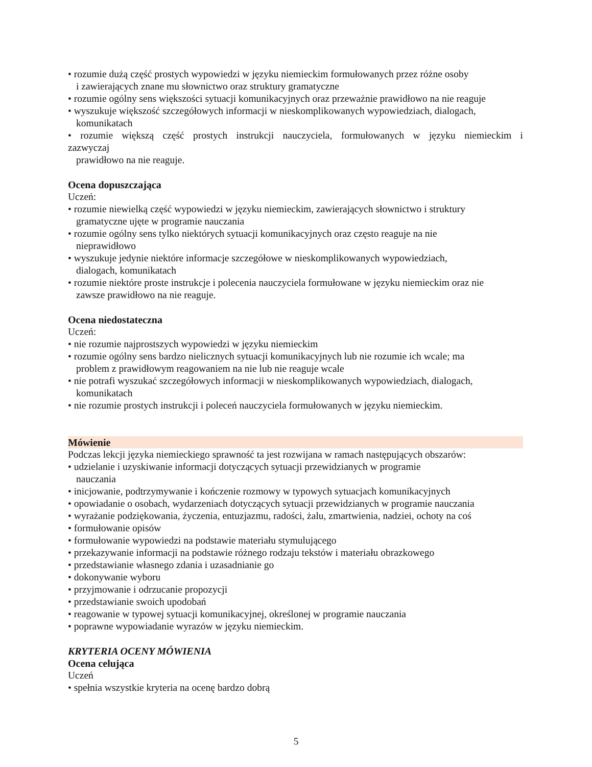• rozumie dużą część prostych wypowiedzi w języku niemieckim formułowanych przez różne osoby
i zawierających znane mu słownictwo oraz struktury gramatyczne
• rozumie ogólny sens większości sytuacji komunikacyjnych oraz przeważnie prawidłowo na nie reaguje
• wyszukuje większość szczegółowych informacji w nieskomplikowanych wypowiedziach, dialogach,
komunikatach
• rozumie większą część prostych instrukcji nauczyciela, formułowanych w języku niemieckim i
zazwyczaj
prawidłowo na nie reaguje.
Ocena dopuszczająca
Uczeń:
• rozumie niewielką część wypowiedzi w języku niemieckim, zawierających słownictwo i struktury
gramatyczne ujęte w programie nauczania
• rozumie ogólny sens tylko niektórych sytuacji komunikacyjnych oraz często reaguje na nie
nieprawidłowo
• wyszukuje jedynie niektóre informacje szczegółowe w nieskomplikowanych wypowiedziach,
dialogach, komunikatach
• rozumie niektóre proste instrukcje i polecenia nauczyciela formułowane w języku niemieckim oraz nie
zawsze prawidłowo na nie reaguje.
Ocena niedostateczna
Uczeń:
• nie rozumie najprostszych wypowiedzi w języku niemieckim
• rozumie ogólny sens bardzo nielicznych sytuacji komunikacyjnych lub nie rozumie ich wcale; ma
problem z prawidłowym reagowaniem na nie lub nie reaguje wcale
• nie potrafi wyszukać szczegółowych informacji w nieskomplikowanych wypowiedziach, dialogach,
komunikatach
• nie rozumie prostych instrukcji i poleceń nauczyciela formułowanych w języku niemieckim.
Mówienie
Podczas lekcji języka niemieckiego sprawność ta jest rozwijana w ramach następujących obszarów:
• udzielanie i uzyskiwanie informacji dotyczących sytuacji przewidzianych w programie
nauczania
• inicjowanie, podtrzymywanie i kończenie rozmowy w typowych sytuacjach komunikacyjnych
• opowiadanie o osobach, wydarzeniach dotyczących sytuacji przewidzianych w programie nauczania
• wyrażanie podziękowania, życzenia, entuzjazmu, radości, żalu, zmartwienia, nadziei, ochoty na coś
• formułowanie opisów
• formułowanie wypowiedzi na podstawie materiału stymulującego
• przekazywanie informacji na podstawie różnego rodzaju tekstów i materiału obrazkowego
• przedstawianie własnego zdania i uzasadnianie go
• dokonywanie wyboru
• przyjmowanie i odrzucanie propozycji
• przedstawianie swoich upodobań
• reagowanie w typowej sytuacji komunikacyjnej, określonej w programie nauczania
• poprawne wypowiadanie wyrazów w języku niemieckim.
KRYTERIA OCENY MÓWIENIA
Ocena celująca
Uczeń
• spełnia wszystkie kryteria na ocenę bardzo dobrą
5